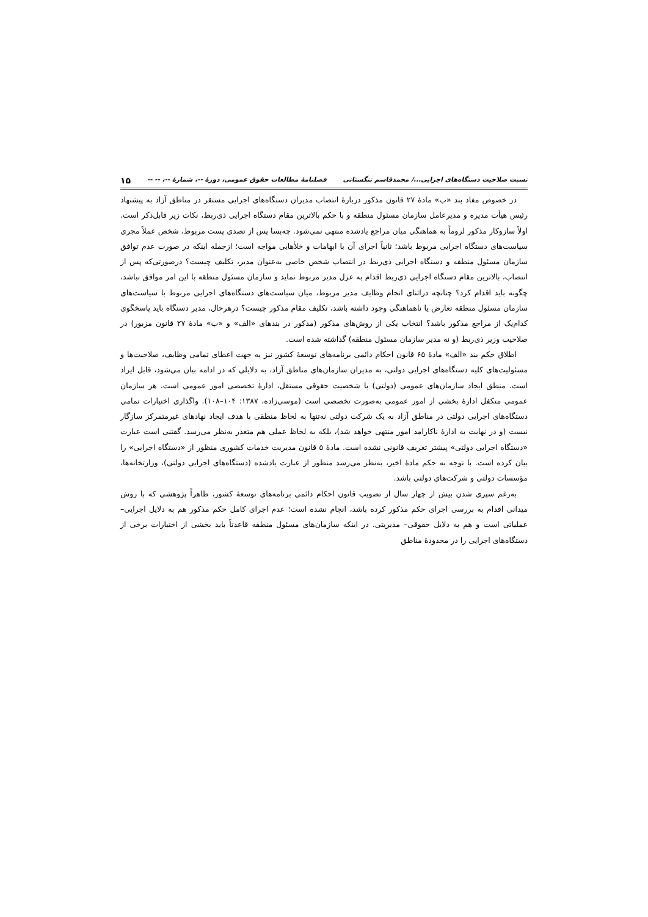نسبت صلاحیت دستگاه‌های اجرایی.../ محمدقاسم تنگستانی فصلنامهٔ مطالعات حقوق عمومی، دورهٔ --، شمارهٔ --، -- -- ۱۵
در خصوص مفاد بند «ب» مادهٔ ۲۷ قانون مذکور دربارهٔ انتصاب مدیران دستگاه‌های اجرایی مستقر در مناطق آزاد به پیشنهاد رئیس هیأت مدیره و مدیرعامل سازمان مسئول منطقه و با حکم بالاترین مقام دستگاه اجرایی ذی‌ربط، نکات زیر قابل‌ذکر است. اولاً سازوکار مذکور لزوماً به هماهنگی میان مراجع یادشده منتهی نمی‌شود. چه‌بسا پس از تصدی پست مربوط، شخص عملاً مجری سیاست‌های دستگاه اجرایی مربوط باشد؛ ثانیاً اجرای آن با ابهامات و خلأهایی مواجه است؛ ازجمله اینکه در صورت عدم توافق سازمان مسئول منطقه و دستگاه اجرایی ذی‌ربط در انتصاب شخص خاصی به‌عنوان مدیر، تکلیف چیست؟ درصورتی‌که پس از انتصاب، بالاترین مقام دستگاه اجرایی ذی‌ربط اقدام به عزل مدیر مربوط نماید و سازمان مسئول منطقه با این امر موافق نباشد، چگونه باید اقدام کرد؟ چنانچه دراثنای انجام وظایف مدیر مربوط، میان سیاست‌های دستگاه‌های اجرایی مربوط با سیاست‌های سازمان مسئول منطقه تعارض یا ناهماهنگی وجود داشته باشد، تکلیف مقام مذکور چیست؟ درهرحال، مدیر دستگاه باید پاسخگوی کدام‌یک از مراجع مذکور باشد؟ انتخاب یکی از روش‌های مذکور (مذکور در بندهای «الف» و «ب» مادهٔ ۲۷ قانون مزبور) در صلاحیت وزیر ذی‌ربط (و نه مدیر سازمان مسئول منطقه) گذاشته شده است.
اطلاق حکم بند «الف» مادهٔ ۶۵ قانون احکام دائمی برنامه‌های توسعهٔ کشور نیز به جهت اعطای تمامی وظایف، صلاحیت‌ها و مسئولیت‌های کلیه دستگاه‌های اجرایی دولتی، به مدیران سازمان‌های مناطق آزاد، به دلایلی که در ادامه بیان می‌شود، قابل ایراد است. منطق ایجاد سازمان‌های عمومی (دولتی) با شخصیت حقوقی مستقل، ادارهٔ تخصصی امور عمومی است. هر سازمان عمومی متکفل ادارهٔ بخشی از امور عمومی به‌صورت تخصصی است (موسی‌زاده، ۱۳۸۷: ۱۰۴–۱۰۸). واگذاری اختیارات تمامی دستگاه‌های اجرایی دولتی در مناطق آزاد به یک شرکت دولتی نه‌تنها به لحاظ منطقی با هدف ایجاد نهادهای غیرمتمرکز سازگار نیست (و در نهایت به ادارهٔ ناکارامد امور منتهی خواهد شد)، بلکه به لحاظ عملی هم متعذر به‌نظر می‌رسد. گفتنی است عبارت «دستگاه اجرایی دولتی» پیشتر تعریف قانونی نشده است. مادهٔ ۵ قانون مدیریت خدمات کشوری منظور از «دستگاه اجرایی» را بیان کرده است. با توجه به حکم مادهٔ اخیر، به‌نظر می‌رسد منظور از عبارت یادشده (دستگاه‌های اجرایی دولتی)، وزارتخانه‌ها، مؤسسات دولتی و شرکت‌های دولتی باشد.
به‌رغم سپری شدن بیش از چهار سال از تصویب قانون احکام دائمی برنامه‌های توسعهٔ کشور، ظاهراً پژوهشی که با روش میدانی اقدام به بررسی اجرای حکم مذکور کرده باشد، انجام نشده است؛ عدم اجرای کامل حکم مذکور هم به دلایل اجرایی– عملیاتی است و هم به دلایل حقوقی– مدیریتی. در اینکه سازمان‌های مسئول منطقه قاعدتاً باید بخشی از اختیارات برخی از دستگاه‌های اجرایی را در محدودهٔ مناطق